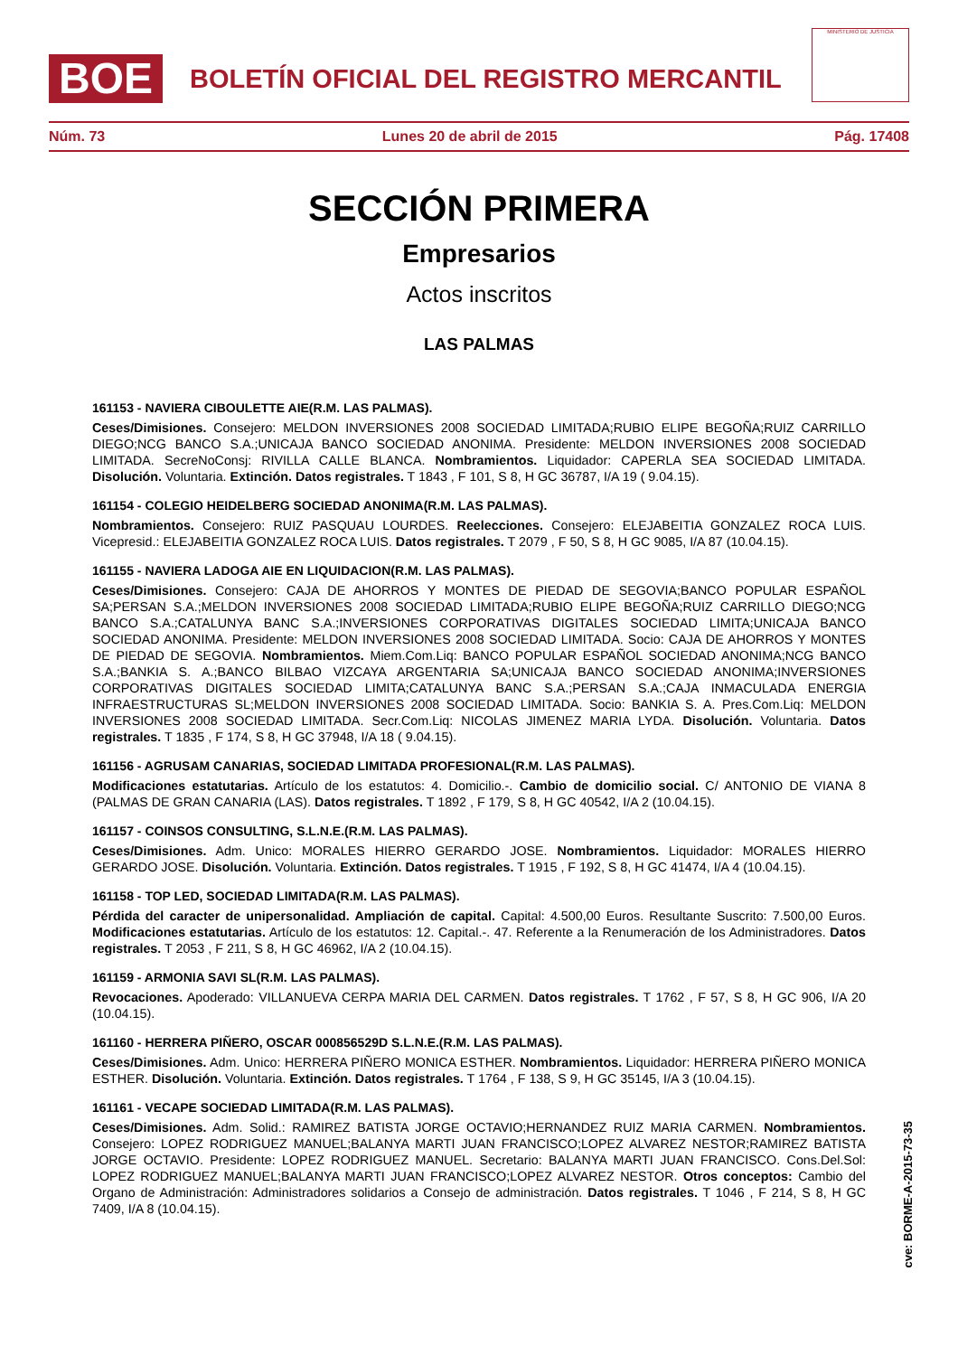BOE
BOLETÍN OFICIAL DEL REGISTRO MERCANTIL
MINISTERIO DE JUSTICIA
Núm. 73 Lunes 20 de abril de 2015 Pág. 17408
SECCIÓN PRIMERA
Empresarios
Actos inscritos
LAS PALMAS
161153 - NAVIERA CIBOULETTE AIE(R.M. LAS PALMAS).
Ceses/Dimisiones. Consejero: MELDON INVERSIONES 2008 SOCIEDAD LIMITADA;RUBIO ELIPE BEGOÑA;RUIZ CARRILLO DIEGO;NCG BANCO S.A.;UNICAJA BANCO SOCIEDAD ANONIMA. Presidente: MELDON INVERSIONES 2008 SOCIEDAD LIMITADA. SecreNoConsj: RIVILLA CALLE BLANCA. Nombramientos. Liquidador: CAPERLA SEA SOCIEDAD LIMITADA. Disolución. Voluntaria. Extinción. Datos registrales. T 1843 , F 101, S 8, H GC 36787, I/A 19 ( 9.04.15).
161154 - COLEGIO HEIDELBERG SOCIEDAD ANONIMA(R.M. LAS PALMAS).
Nombramientos. Consejero: RUIZ PASQUAU LOURDES. Reelecciones. Consejero: ELEJABEITIA GONZALEZ ROCA LUIS. Vicepresid.: ELEJABEITIA GONZALEZ ROCA LUIS. Datos registrales. T 2079 , F 50, S 8, H GC 9085, I/A 87 (10.04.15).
161155 - NAVIERA LADOGA AIE EN LIQUIDACION(R.M. LAS PALMAS).
Ceses/Dimisiones. Consejero: CAJA DE AHORROS Y MONTES DE PIEDAD DE SEGOVIA;BANCO POPULAR ESPAÑOL SA;PERSAN S.A.;MELDON INVERSIONES 2008 SOCIEDAD LIMITADA;RUBIO ELIPE BEGOÑA;RUIZ CARRILLO DIEGO;NCG BANCO S.A.;CATALUNYA BANC S.A.;INVERSIONES CORPORATIVAS DIGITALES SOCIEDAD LIMITA;UNICAJA BANCO SOCIEDAD ANONIMA. Presidente: MELDON INVERSIONES 2008 SOCIEDAD LIMITADA. Socio: CAJA DE AHORROS Y MONTES DE PIEDAD DE SEGOVIA. Nombramientos. Miem.Com.Liq: BANCO POPULAR ESPAÑOL SOCIEDAD ANONIMA;NCG BANCO S.A.;BANKIA S. A.;BANCO BILBAO VIZCAYA ARGENTARIA SA;UNICAJA BANCO SOCIEDAD ANONIMA;INVERSIONES CORPORATIVAS DIGITALES SOCIEDAD LIMITA;CATALUNYA BANC S.A.;PERSAN S.A.;CAJA INMACULADA ENERGIA INFRAESTRUCTURAS SL;MELDON INVERSIONES 2008 SOCIEDAD LIMITADA. Socio: BANKIA S. A. Pres.Com.Liq: MELDON INVERSIONES 2008 SOCIEDAD LIMITADA. Secr.Com.Liq: NICOLAS JIMENEZ MARIA LYDA. Disolución. Voluntaria. Datos registrales. T 1835 , F 174, S 8, H GC 37948, I/A 18 ( 9.04.15).
161156 - AGRUSAM CANARIAS, SOCIEDAD LIMITADA PROFESIONAL(R.M. LAS PALMAS).
Modificaciones estatutarias. Artículo de los estatutos: 4. Domicilio.-. Cambio de domicilio social. C/ ANTONIO DE VIANA 8 (PALMAS DE GRAN CANARIA (LAS). Datos registrales. T 1892 , F 179, S 8, H GC 40542, I/A 2 (10.04.15).
161157 - COINSOS CONSULTING, S.L.N.E.(R.M. LAS PALMAS).
Ceses/Dimisiones. Adm. Unico: MORALES HIERRO GERARDO JOSE. Nombramientos. Liquidador: MORALES HIERRO GERARDO JOSE. Disolución. Voluntaria. Extinción. Datos registrales. T 1915 , F 192, S 8, H GC 41474, I/A 4 (10.04.15).
161158 - TOP LED, SOCIEDAD LIMITADA(R.M. LAS PALMAS).
Pérdida del caracter de unipersonalidad. Ampliación de capital. Capital: 4.500,00 Euros. Resultante Suscrito: 7.500,00 Euros. Modificaciones estatutarias. Artículo de los estatutos: 12. Capital.-. 47. Referente a la Renumeración de los Administradores. Datos registrales. T 2053 , F 211, S 8, H GC 46962, I/A 2 (10.04.15).
161159 - ARMONIA SAVI SL(R.M. LAS PALMAS).
Revocaciones. Apoderado: VILLANUEVA CERPA MARIA DEL CARMEN. Datos registrales. T 1762 , F 57, S 8, H GC 906, I/A 20 (10.04.15).
161160 - HERRERA PIÑERO, OSCAR 000856529D S.L.N.E.(R.M. LAS PALMAS).
Ceses/Dimisiones. Adm. Unico: HERRERA PIÑERO MONICA ESTHER. Nombramientos. Liquidador: HERRERA PIÑERO MONICA ESTHER. Disolución. Voluntaria. Extinción. Datos registrales. T 1764 , F 138, S 9, H GC 35145, I/A 3 (10.04.15).
161161 - VECAPE SOCIEDAD LIMITADA(R.M. LAS PALMAS).
Ceses/Dimisiones. Adm. Solid.: RAMIREZ BATISTA JORGE OCTAVIO;HERNANDEZ RUIZ MARIA CARMEN. Nombramientos. Consejero: LOPEZ RODRIGUEZ MANUEL;BALANYA MARTI JUAN FRANCISCO;LOPEZ ALVAREZ NESTOR;RAMIREZ BATISTA JORGE OCTAVIO. Presidente: LOPEZ RODRIGUEZ MANUEL. Secretario: BALANYA MARTI JUAN FRANCISCO. Cons.Del.Sol: LOPEZ RODRIGUEZ MANUEL;BALANYA MARTI JUAN FRANCISCO;LOPEZ ALVAREZ NESTOR. Otros conceptos: Cambio del Organo de Administración: Administradores solidarios a Consejo de administración. Datos registrales. T 1046 , F 214, S 8, H GC 7409, I/A 8 (10.04.15).
cve: BORME-A-2015-73-35